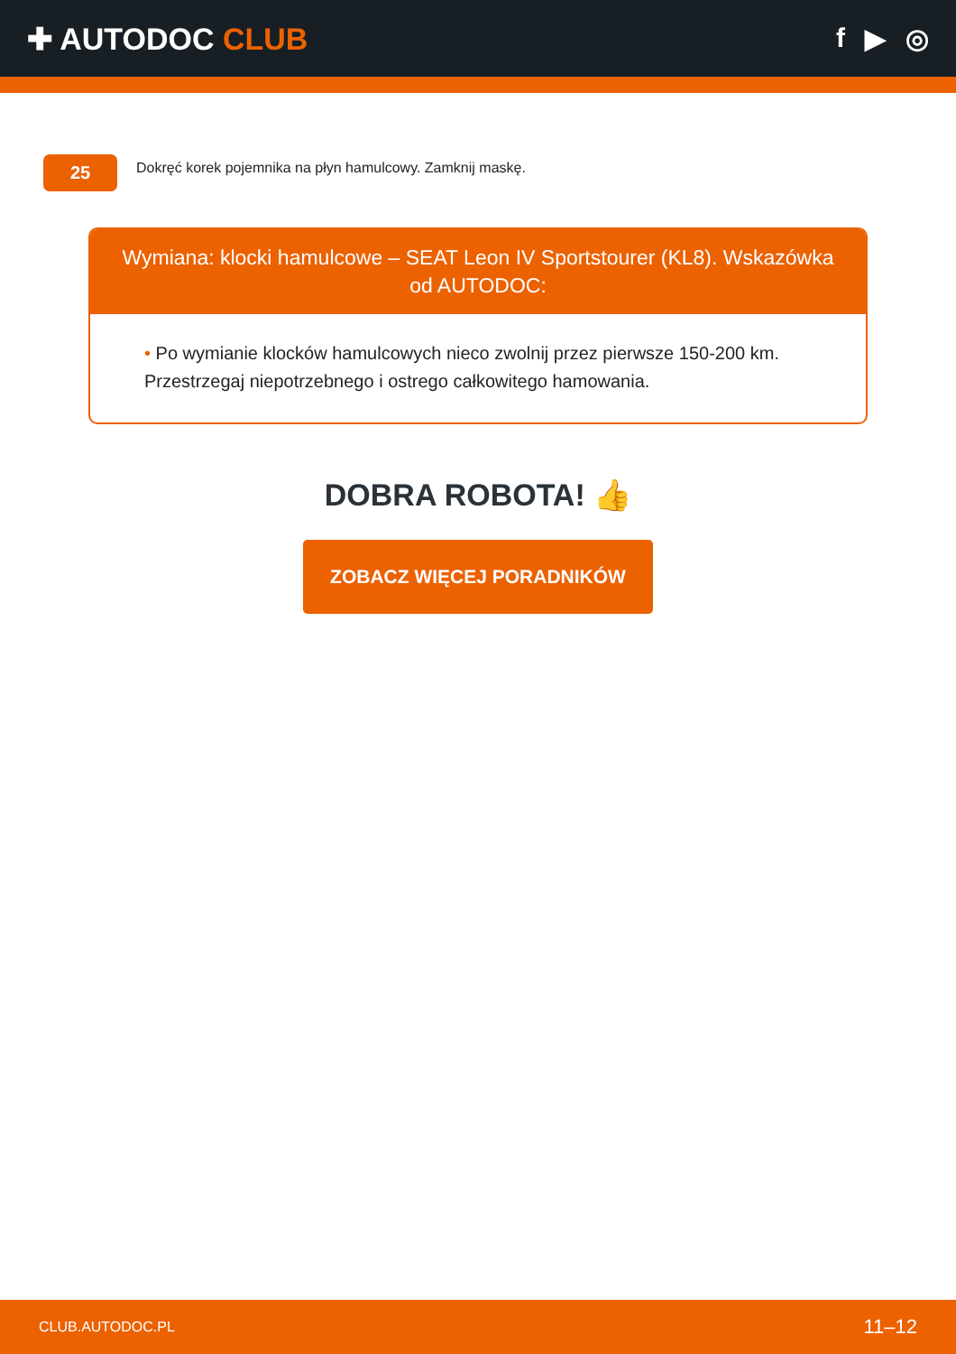✚ AUTODOC CLUB f ▶ ◎
25
Dokręć korek pojemnika na płyn hamulcowy. Zamknij maskę.
Wymiana: klocki hamulcowe – SEAT Leon IV Sportstourer (KL8). Wskazówka od AUTODOC:
• Po wymianie klocków hamulcowych nieco zwolnij przez pierwsze 150-200 km. Przestrzegaj niepotrzebnego i ostrego całkowitego hamowania.
DOBRA ROBOTA! 👍
ZOBACZ WIĘCEJ PORADNIKÓW
CLUB.AUTODOC.PL 11–12